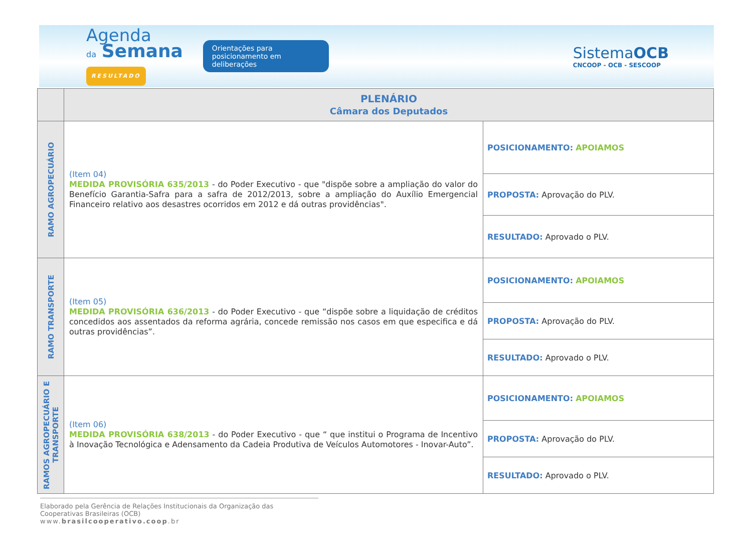Agenda
da Semana
RESULTADO
Orientações para posicionamento em deliberações
SistemaOCB
CNCOOP - OCB - SESCOOP
| | PLENÁRIO Câmara dos Deputados | |
| --- | --- | --- |
| RAMO AGROPECUÁRIO | (Item 04) MEDIDA PROVISÓRIA 635/2013 - do Poder Executivo - que "dispõe sobre a ampliação do valor do Benefício Garantia-Safra para a safra de 2012/2013, sobre a ampliação do Auxílio Emergencial Financeiro relativo aos desastres ocorridos em 2012 e dá outras providências". | POSICIONAMENTO: APOIAMOS |
| | | PROPOSTA: Aprovação do PLV. |
| | | RESULTADO: Aprovado o PLV. |
| RAMO TRANSPORTE | (Item 05) MEDIDA PROVISÓRIA 636/2013 - do Poder Executivo - que “dispõe sobre a liquidação de créditos concedidos aos assentados da reforma agrária, concede remissão nos casos em que especifica e dá outras providências”. | POSICIONAMENTO: APOIAMOS |
| | | PROPOSTA: Aprovação do PLV. |
| | | RESULTADO: Aprovado o PLV. |
| RAMOS AGROPECUÁRIO E TRANSPORTE | (Item 06) MEDIDA PROVISÓRIA 638/2013 - do Poder Executivo - que “ que institui o Programa de Incentivo à Inovação Tecnológica e Adensamento da Cadeia Produtiva de Veículos Automotores - Inovar-Auto”. | POSICIONAMENTO: APOIAMOS |
| | | PROPOSTA: Aprovação do PLV. |
| | | RESULTADO: Aprovado o PLV. |
Elaborado pela Gerência de Relações Institucionais da Organização das Cooperativas Brasileiras (OCB)
www.brasilcooperativo.coop.br